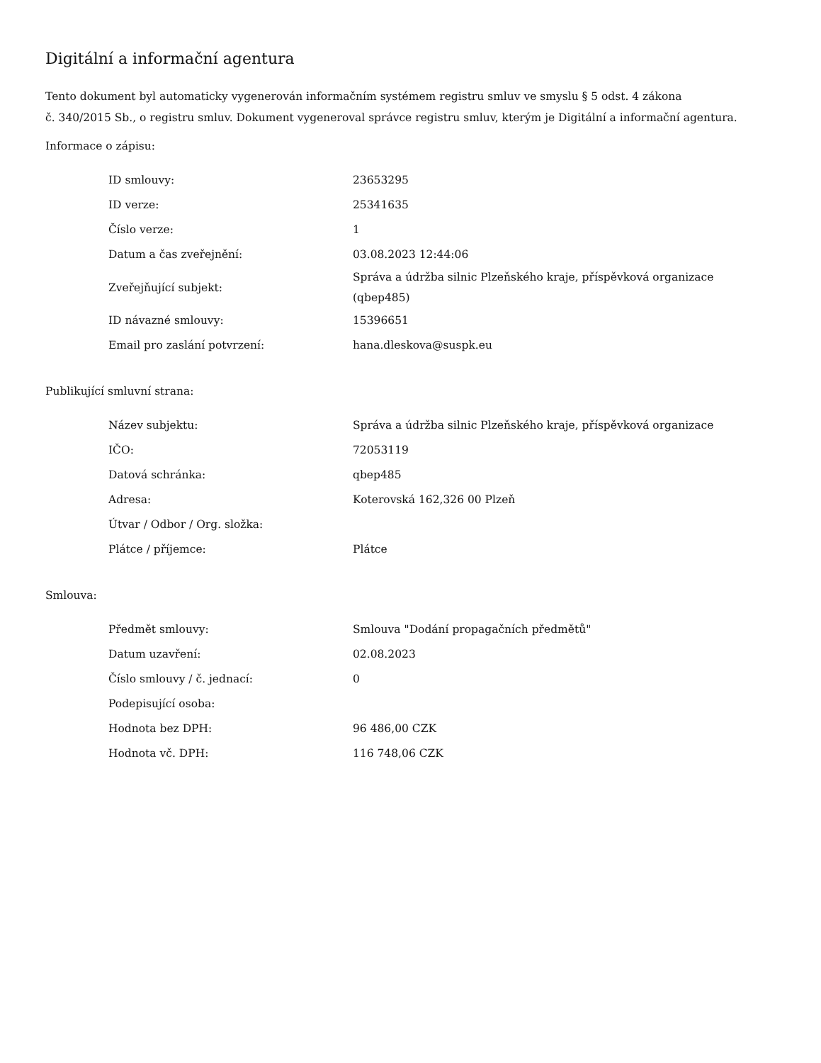Digitální a informační agentura
Tento dokument byl automaticky vygenerován informačním systémem registru smluv ve smyslu § 5 odst. 4 zákona
č. 340/2015 Sb., o registru smluv. Dokument vygeneroval správce registru smluv, kterým je Digitální a informační agentura.
Informace o zápisu:
| ID smlouvy: | 23653295 |
| ID verze: | 25341635 |
| Číslo verze: | 1 |
| Datum a čas zveřejnění: | 03.08.2023 12:44:06 |
| Zveřejňující subjekt: | Správa a údržba silnic Plzeňského kraje, příspěvková organizace (qbep485) |
| ID návazné smlouvy: | 15396651 |
| Email pro zaslání potvrzení: | hana.dleskova@suspk.eu |
Publikující smluvní strana:
| Název subjektu: | Správa a údržba silnic Plzeňského kraje, příspěvková organizace |
| IČO: | 72053119 |
| Datová schránka: | qbep485 |
| Adresa: | Koterovská 162,326 00 Plzeň |
| Útvar / Odbor / Org. složka: | |
| Plátce / příjemce: | Plátce |
Smlouva:
| Předmět smlouvy: | Smlouva "Dodání propagačních předmětů" |
| Datum uzavření: | 02.08.2023 |
| Číslo smlouvy / č. jednací: | 0 |
| Podepisující osoba: | |
| Hodnota bez DPH: | 96 486,00 CZK |
| Hodnota vč. DPH: | 116 748,06 CZK |